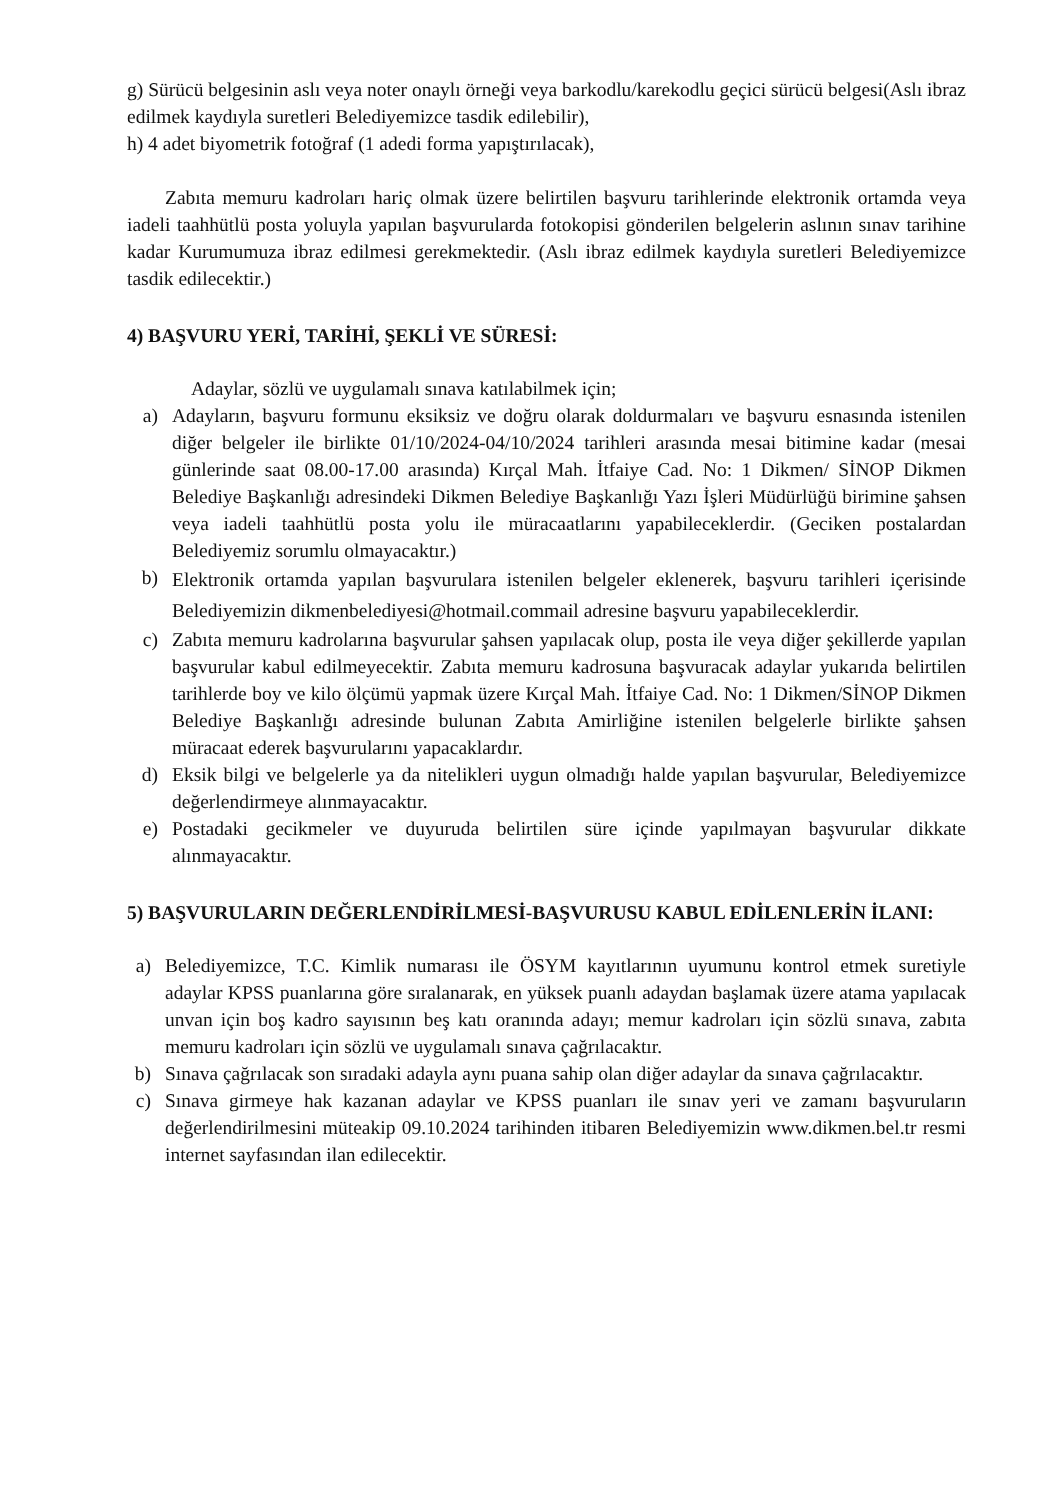g) Sürücü belgesinin aslı veya noter onaylı örneği veya barkodlu/karekodlu geçici sürücü belgesi(Aslı ibraz edilmek kaydıyla suretleri Belediyemizce tasdik edilebilir),
h) 4 adet biyometrik fotoğraf (1 adedi forma yapıştırılacak),
Zabıta memuru kadroları hariç olmak üzere belirtilen başvuru tarihlerinde elektronik ortamda veya iadeli taahhütlü posta yoluyla yapılan başvurularda fotokopisi gönderilen belgelerin aslının sınav tarihine kadar Kurumumuza ibraz edilmesi gerekmektedir. (Aslı ibraz edilmek kaydıyla suretleri Belediyemizce tasdik edilecektir.)
4) BAŞVURU YERİ, TARİHİ, ŞEKLİ VE SÜRESİ:
Adaylar, sözlü ve uygulamalı sınava katılabilmek için;
a) Adayların, başvuru formunu eksiksiz ve doğru olarak doldurmaları ve başvuru esnasında istenilen diğer belgeler ile birlikte 01/10/2024-04/10/2024 tarihleri arasında mesai bitimine kadar (mesai günlerinde saat 08.00-17.00 arasında) Kırçal Mah. İtfaiye Cad. No: 1 Dikmen/ SİNOP Dikmen Belediye Başkanlığı adresindeki Dikmen Belediye Başkanlığı Yazı İşleri Müdürlüğü birimine şahsen veya iadeli taahhütlü posta yolu ile müracaatlarını yapabileceklerdir. (Geciken postalardan Belediyemiz sorumlu olmayacaktır.)
b) Elektronik ortamda yapılan başvurulara istenilen belgeler eklenerek, başvuru tarihleri içerisinde Belediyemizin dikmenbelediyesi@hotmail.commail adresine başvuru yapabileceklerdir.
c) Zabıta memuru kadrolarına başvurular şahsen yapılacak olup, posta ile veya diğer şekillerde yapılan başvurular kabul edilmeyecektir. Zabıta memuru kadrosuna başvuracak adaylar yukarıda belirtilen tarihlerde boy ve kilo ölçümü yapmak üzere Kırçal Mah. İtfaiye Cad. No: 1 Dikmen/SİNOP Dikmen Belediye Başkanlığı adresinde bulunan Zabıta Amirliğine istenilen belgelerle birlikte şahsen müracaat ederek başvurularını yapacaklardır.
d) Eksik bilgi ve belgelerle ya da nitelikleri uygun olmadığı halde yapılan başvurular, Belediyemizce değerlendirmeye alınmayacaktır.
e) Postadaki gecikmeler ve duyuruda belirtilen süre içinde yapılmayan başvurular dikkate alınmayacaktır.
5) BAŞVURULARIN DEĞERLENDİRİLMESİ-BAŞVURUSU KABUL EDİLENLERİN İLANI:
a) Belediyemizce, T.C. Kimlik numarası ile ÖSYM kayıtlarının uyumunu kontrol etmek suretiyle adaylar KPSS puanlarına göre sıralanarak, en yüksek puanlı adaydan başlamak üzere atama yapılacak unvan için boş kadro sayısının beş katı oranında adayı; memur kadroları için sözlü sınava, zabıta memuru kadroları için sözlü ve uygulamalı sınava çağrılacaktır.
b) Sınava çağrılacak son sıradaki adayla aynı puana sahip olan diğer adaylar da sınava çağrılacaktır.
c) Sınava girmeye hak kazanan adaylar ve KPSS puanları ile sınav yeri ve zamanı başvuruların değerlendirilmesini müteakip 09.10.2024 tarihinden itibaren Belediyemizin www.dikmen.bel.tr resmi internet sayfasından ilan edilecektir.